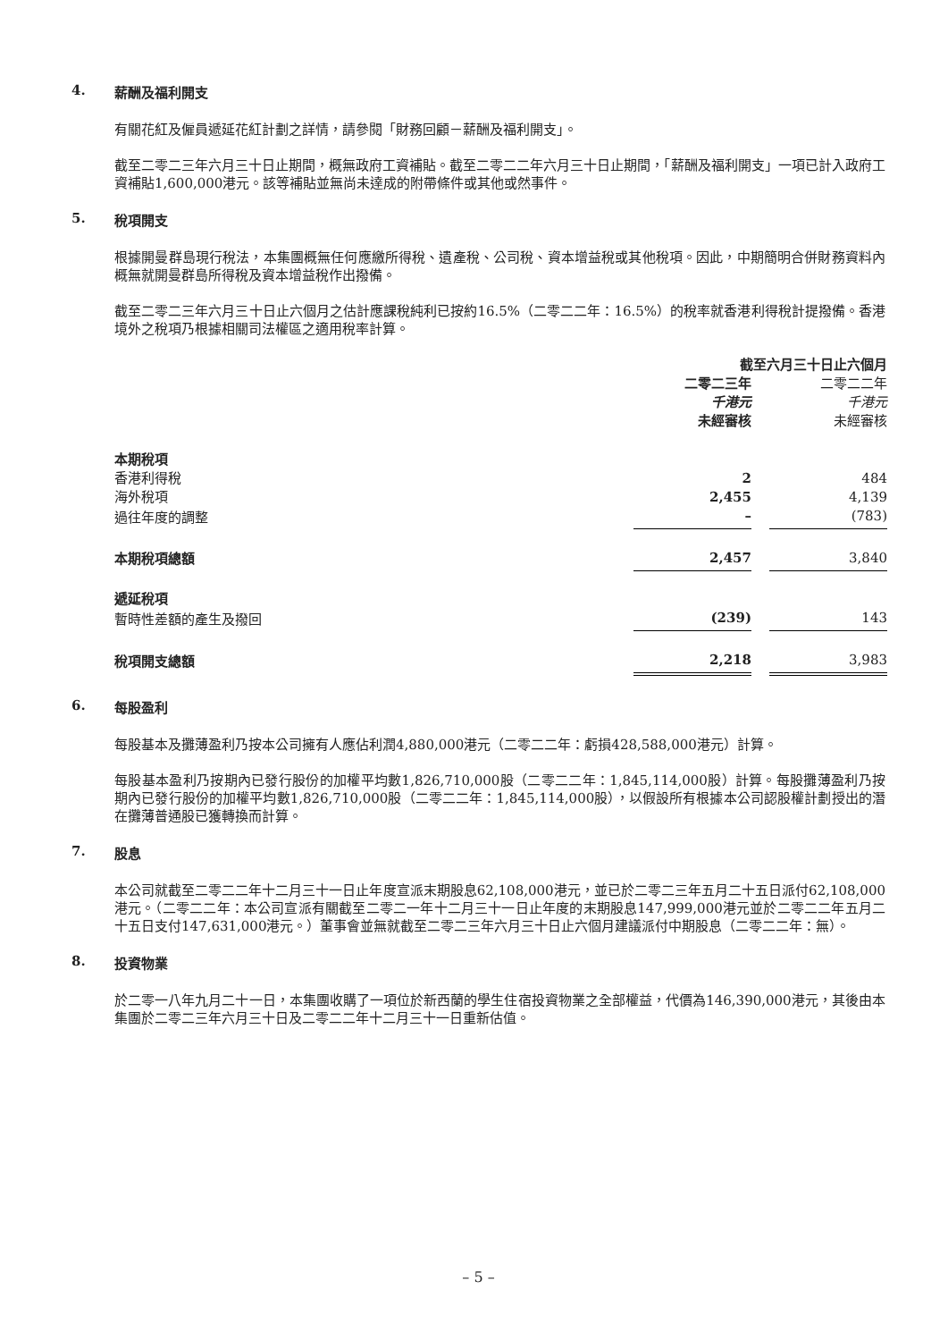4. 薪酬及福利開支
有關花紅及僱員遞延花紅計劃之詳情，請參閱「財務回顧－薪酬及福利開支」。
截至二零二三年六月三十日止期間，概無政府工資補貼。截至二零二二年六月三十日止期間，「薪酬及福利開支」一項已計入政府工資補貼1,600,000港元。該等補貼並無尚未達成的附帶條件或其他或然事件。
5. 稅項開支
根據開曼群島現行稅法，本集團概無任何應繳所得稅、遺產稅、公司稅、資本增益稅或其他稅項。因此，中期簡明合併財務資料內概無就開曼群島所得稅及資本增益稅作出撥備。
截至二零二三年六月三十日止六個月之估計應課稅純利已按約16.5%（二零二二年：16.5%）的稅率就香港利得稅計提撥備。香港境外之稅項乃根據相關司法權區之適用稅率計算。
| | 截至六月三十日止六個月 | | |
| | 二零二三年 | | 二零二二年 |
| | 千港元 | | 千港元 |
| | 未經審核 | | 未經審核 |
| 本期稅項 | | | |
| 香港利得稅 | 2 | | 484 |
| 海外稅項 | 2,455 | | 4,139 |
| 過往年度的調整 | – | | (783) |
| 本期稅項總額 | 2,457 | | 3,840 |
| 遞延稅項 | | | |
| 暫時性差額的產生及撥回 | (239) | | 143 |
| 稅項開支總額 | 2,218 | | 3,983 |
6. 每股盈利
每股基本及攤薄盈利乃按本公司擁有人應佔利潤4,880,000港元（二零二二年：虧損428,588,000港元）計算。
每股基本盈利乃按期內已發行股份的加權平均數1,826,710,000股（二零二二年：1,845,114,000股）計算。每股攤薄盈利乃按期內已發行股份的加權平均數1,826,710,000股（二零二二年：1,845,114,000股），以假設所有根據本公司認股權計劃授出的潛在攤薄普通股已獲轉換而計算。
7. 股息
本公司就截至二零二二年十二月三十一日止年度宣派末期股息62,108,000港元，並已於二零二三年五月二十五日派付62,108,000港元。（二零二二年：本公司宣派有關截至二零二一年十二月三十一日止年度的末期股息147,999,000港元並於二零二二年五月二十五日支付147,631,000港元。）董事會並無就截至二零二三年六月三十日止六個月建議派付中期股息（二零二二年：無）。
8. 投資物業
於二零一八年九月二十一日，本集團收購了一項位於新西蘭的學生住宿投資物業之全部權益，代價為146,390,000港元，其後由本集團於二零二三年六月三十日及二零二二年十二月三十一日重新估值。
– 5 –